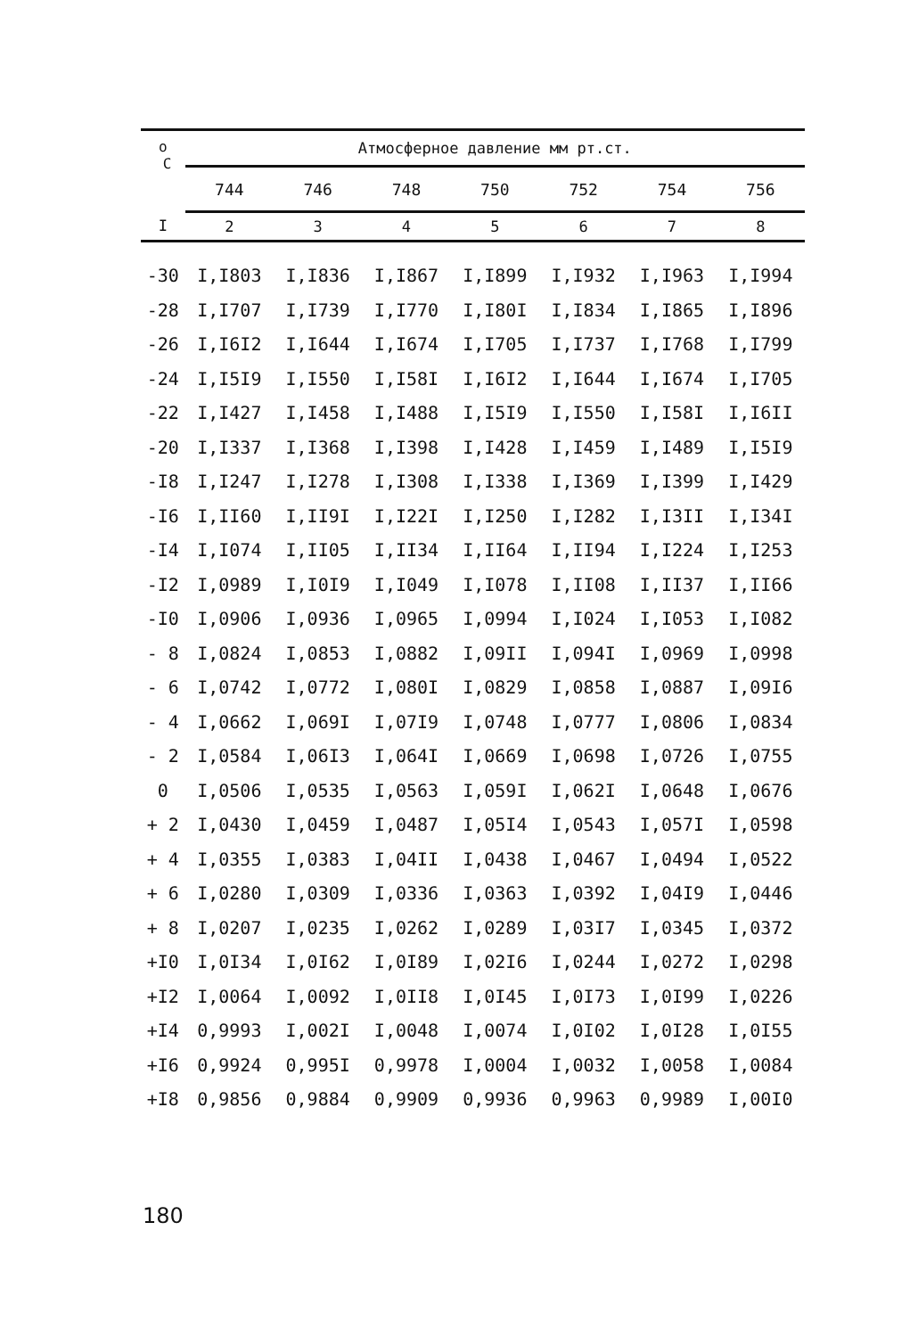| o C | Атмосферное давление мм рт.ст. | | | | | | |
| --- | --- | --- | --- | --- | --- | --- | --- |
| | 744 | 746 | 748 | 750 | 752 | 754 | 756 |
| I | 2 | 3 | 4 | 5 | 6 | 7 | 8 |
| -30 | I,I803 | I,I836 | I,I867 | I,I899 | I,I932 | I,I963 | I,I994 |
| -28 | I,I707 | I,I739 | I,I770 | I,I80I | I,I834 | I,I865 | I,I896 |
| -26 | I,I6I2 | I,I644 | I,I674 | I,I705 | I,I737 | I,I768 | I,I799 |
| -24 | I,I5I9 | I,I550 | I,I58I | I,I6I2 | I,I644 | I,I674 | I,I705 |
| -22 | I,I427 | I,I458 | I,I488 | I,I5I9 | I,I550 | I,I58I | I,I6II |
| -20 | I,I337 | I,I368 | I,I398 | I,I428 | I,I459 | I,I489 | I,I5I9 |
| -I8 | I,I247 | I,I278 | I,I308 | I,I338 | I,I369 | I,I399 | I,I429 |
| -I6 | I,II60 | I,II9I | I,I22I | I,I250 | I,I282 | I,I3II | I,I34I |
| -I4 | I,I074 | I,II05 | I,II34 | I,II64 | I,II94 | I,I224 | I,I253 |
| -I2 | I,0989 | I,I0I9 | I,I049 | I,I078 | I,II08 | I,II37 | I,II66 |
| -I0 | I,0906 | I,0936 | I,0965 | I,0994 | I,I024 | I,I053 | I,I082 |
| - 8 | I,0824 | I,0853 | I,0882 | I,09II | I,094I | I,0969 | I,0998 |
| - 6 | I,0742 | I,0772 | I,080I | I,0829 | I,0858 | I,0887 | I,09I6 |
| - 4 | I,0662 | I,069I | I,07I9 | I,0748 | I,0777 | I,0806 | I,0834 |
| - 2 | I,0584 | I,06I3 | I,064I | I,0669 | I,0698 | I,0726 | I,0755 |
| 0 | I,0506 | I,0535 | I,0563 | I,059I | I,062I | I,0648 | I,0676 |
| + 2 | I,0430 | I,0459 | I,0487 | I,05I4 | I,0543 | I,057I | I,0598 |
| + 4 | I,0355 | I,0383 | I,04II | I,0438 | I,0467 | I,0494 | I,0522 |
| + 6 | I,0280 | I,0309 | I,0336 | I,0363 | I,0392 | I,04I9 | I,0446 |
| + 8 | I,0207 | I,0235 | I,0262 | I,0289 | I,03I7 | I,0345 | I,0372 |
| +I0 | I,0I34 | I,0I62 | I,0I89 | I,02I6 | I,0244 | I,0272 | I,0298 |
| +I2 | I,0064 | I,0092 | I,0II8 | I,0I45 | I,0I73 | I,0I99 | I,0226 |
| +I4 | 0,9993 | I,002I | I,0048 | I,0074 | I,0I02 | I,0I28 | I,0I55 |
| +I6 | 0,9924 | 0,995I | 0,9978 | I,0004 | I,0032 | I,0058 | I,0084 |
| +I8 | 0,9856 | 0,9884 | 0,9909 | 0,9936 | 0,9963 | 0,9989 | I,00I0 |
180